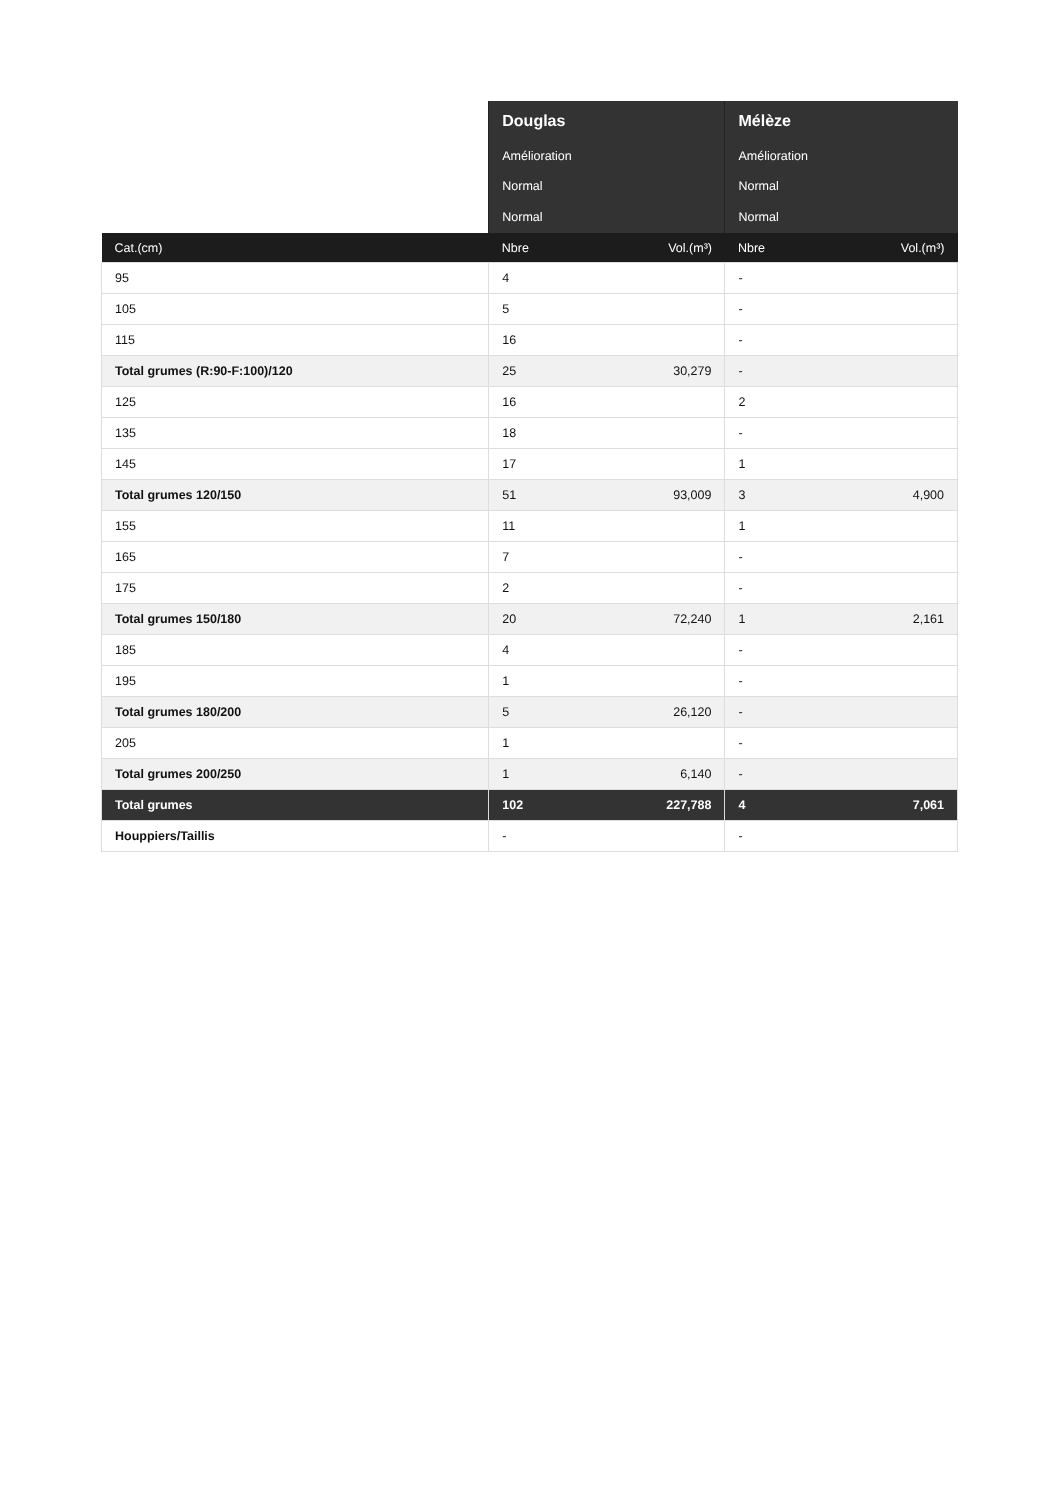| | Douglas | | Mélèze | |
| --- | --- | --- | --- | --- |
| | Amélioration | | Amélioration | |
| | Normal | | Normal | |
| | Normal | | Normal | |
| Cat.(cm) | Nbre | Vol.(m³) | Nbre | Vol.(m³) |
| 95 | 4 | | - | |
| 105 | 5 | | - | |
| 115 | 16 | | - | |
| Total grumes (R:90-F:100)/120 | 25 | 30,279 | - | |
| 125 | 16 | | 2 | |
| 135 | 18 | | - | |
| 145 | 17 | | 1 | |
| Total grumes 120/150 | 51 | 93,009 | 3 | 4,900 |
| 155 | 11 | | 1 | |
| 165 | 7 | | - | |
| 175 | 2 | | - | |
| Total grumes 150/180 | 20 | 72,240 | 1 | 2,161 |
| 185 | 4 | | - | |
| 195 | 1 | | - | |
| Total grumes 180/200 | 5 | 26,120 | - | |
| 205 | 1 | | - | |
| Total grumes 200/250 | 1 | 6,140 | - | |
| Total grumes | 102 | 227,788 | 4 | 7,061 |
| Houppiers/Taillis | - | | - | |